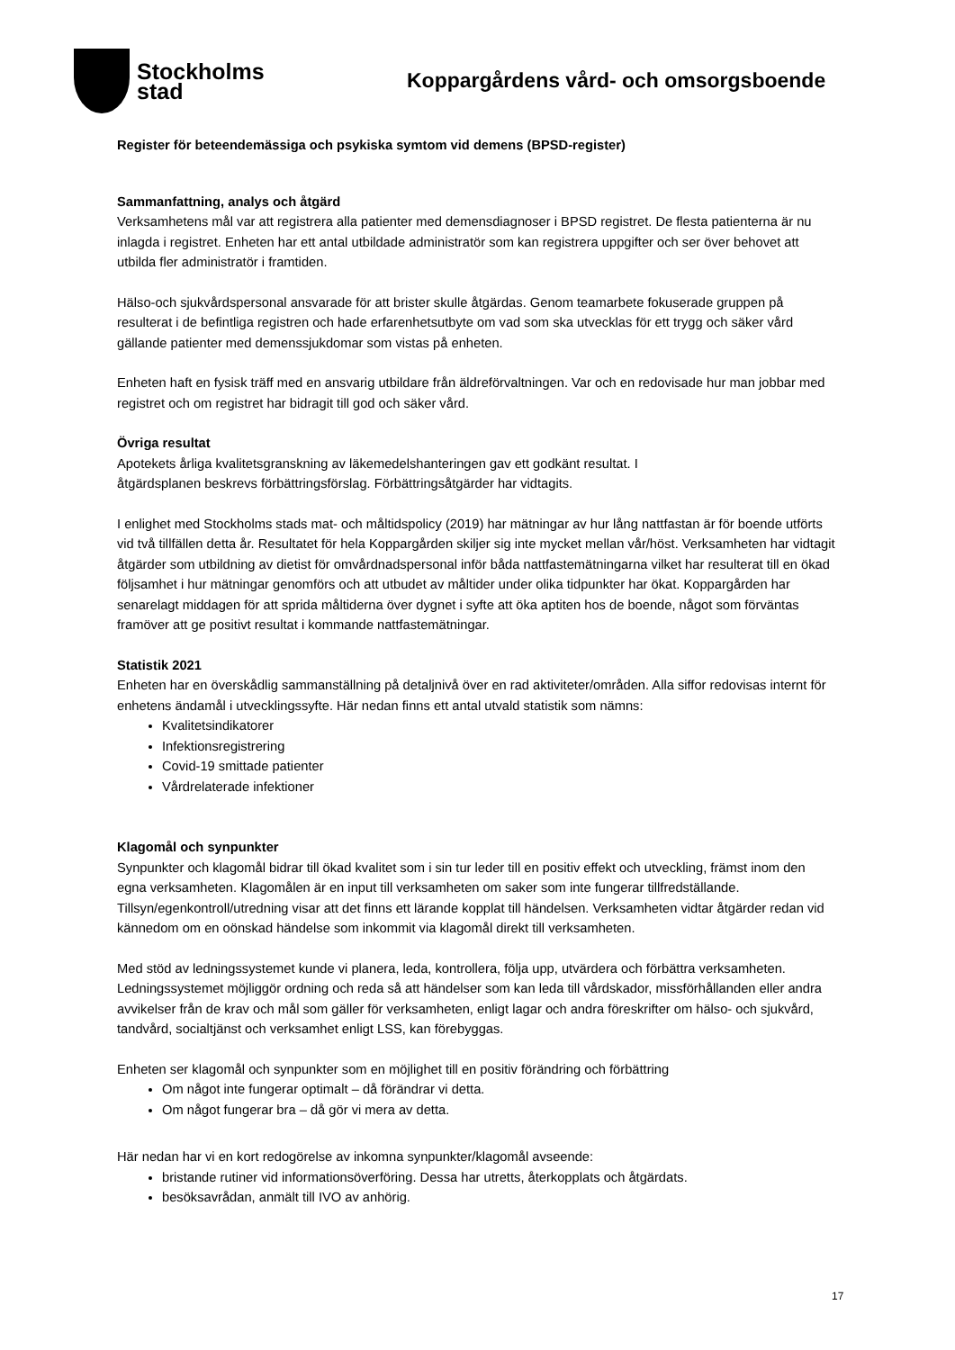Stockholms
stad
Koppargårdens vård- och omsorgsboende
Register för beteendemässiga och psykiska symtom vid demens (BPSD-register)
Sammanfattning, analys och åtgärd
Verksamhetens mål var att registrera alla patienter med demensdiagnoser i BPSD registret. De flesta patienterna är nu inlagda i registret. Enheten har ett antal utbildade administratör som kan registrera uppgifter och ser över behovet att utbilda fler administratör i framtiden.
Hälso-och sjukvårdspersonal ansvarade för att brister skulle åtgärdas. Genom teamarbete fokuserade gruppen på resulterat i de befintliga registren och hade erfarenhetsutbyte om vad som ska utvecklas för ett trygg och säker vård gällande patienter med demenssjukdomar som vistas på enheten.
Enheten haft en fysisk träff med en ansvarig utbildare från äldreförvaltningen. Var och en redovisade hur man jobbar med registret och om registret har bidragit till god och säker vård.
Övriga resultat
Apotekets årliga kvalitetsgranskning av läkemedelshanteringen gav ett godkänt resultat. I åtgärdsplanen beskrevs förbättringsförslag. Förbättringsåtgärder har vidtagits.
I enlighet med Stockholms stads mat- och måltidspolicy (2019) har mätningar av hur lång nattfastan är för boende utförts vid två tillfällen detta år. Resultatet för hela Koppargården skiljer sig inte mycket mellan vår/höst. Verksamheten har vidtagit åtgärder som utbildning av dietist för omvårdnadspersonal inför båda nattfastemätningarna vilket har resulterat till en ökad följsamhet i hur mätningar genomförs och att utbudet av måltider under olika tidpunkter har ökat. Koppargården har senarelagt middagen för att sprida måltiderna över dygnet i syfte att öka aptiten hos de boende, något som förväntas framöver att ge positivt resultat i kommande nattfastemätningar.
Statistik 2021
Enheten har en överskådlig sammanställning på detaljnivå över en rad aktiviteter/områden. Alla siffor redovisas internt för enhetens ändamål i utvecklingssyfte. Här nedan finns ett antal utvald statistik som nämns:
Kvalitetsindikatorer
Infektionsregistrering
Covid-19 smittade patienter
Vårdrelaterade infektioner
Klagomål och synpunkter
Synpunkter och klagomål bidrar till ökad kvalitet som i sin tur leder till en positiv effekt och utveckling, främst inom den egna verksamheten. Klagomålen är en input till verksamheten om saker som inte fungerar tillfredställande. Tillsyn/egenkontroll/utredning visar att det finns ett lärande kopplat till händelsen. Verksamheten vidtar åtgärder redan vid kännedom om en oönskad händelse som inkommit via klagomål direkt till verksamheten.
Med stöd av ledningssystemet kunde vi planera, leda, kontrollera, följa upp, utvärdera och förbättra verksamheten. Ledningssystemet möjliggör ordning och reda så att händelser som kan leda till vårdskador, missförhållanden eller andra avvikelser från de krav och mål som gäller för verksamheten, enligt lagar och andra föreskrifter om hälso- och sjukvård, tandvård, socialtjänst och verksamhet enligt LSS, kan förebyggas.
Enheten ser klagomål och synpunkter som en möjlighet till en positiv förändring och förbättring
Om något inte fungerar optimalt – då förändrar vi detta.
Om något fungerar bra – då gör vi mera av detta.
Här nedan har vi en kort redogörelse av inkomna synpunkter/klagomål avseende:
bristande rutiner vid informationsöverföring. Dessa har utretts, återkopplats och åtgärdats.
besöksavrådan, anmält till IVO av anhörig.
17